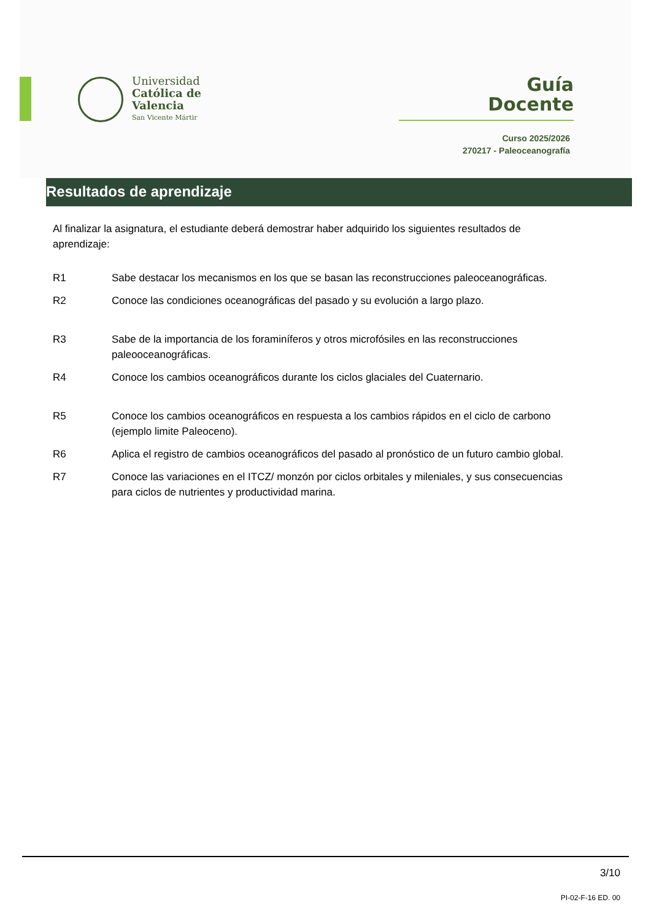Universidad
Católica de
Valencia
San Vicente Mártir
Guía
Docente
Curso 2025/2026
270217 - Paleoceanografía
Resultados de aprendizaje
Al finalizar la asignatura, el estudiante deberá demostrar haber adquirido los siguientes resultados de aprendizaje:
R1 Sabe destacar los mecanismos en los que se basan las reconstrucciones paleoceanográficas.
R2 Conoce las condiciones oceanográficas del pasado y su evolución a largo plazo.
R3 Sabe de la importancia de los foraminíferos y otros microfósiles en las reconstrucciones paleooceanográficas.
R4 Conoce los cambios oceanográficos durante los ciclos glaciales del Cuaternario.
R5 Conoce los cambios oceanográficos en respuesta a los cambios rápidos en el ciclo de carbono (ejemplo limite Paleoceno).
R6 Aplica el registro de cambios oceanográficos del pasado al pronóstico de un futuro cambio global.
R7 Conoce las variaciones en el ITCZ/ monzón por ciclos orbitales y mileniales, y sus consecuencias para ciclos de nutrientes y productividad marina.
3/10
PI-02-F-16 ED. 00